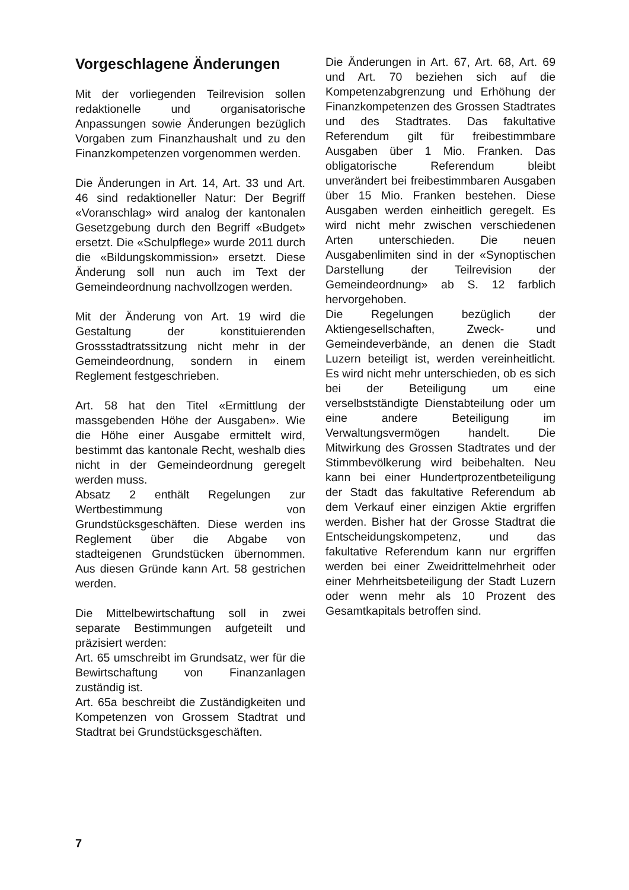Vorgeschlagene Änderungen
Mit der vorliegenden Teilrevision sollen redaktionelle und organisatorische Anpassungen sowie Änderungen bezüglich Vorgaben zum Finanzhaushalt und zu den Finanzkompetenzen vorgenommen werden.
Die Änderungen in Art. 14, Art. 33 und Art. 46 sind redaktioneller Natur: Der Begriff «Voranschlag» wird analog der kantonalen Gesetzgebung durch den Begriff «Budget» ersetzt. Die «Schulpflege» wurde 2011 durch die «Bildungskommission» ersetzt. Diese Änderung soll nun auch im Text der Gemeindeordnung nachvollzogen werden.
Mit der Änderung von Art. 19 wird die Gestaltung der konstituierenden Grossstadtratssitzung nicht mehr in der Gemeindeordnung, sondern in einem Reglement festgeschrieben.
Art. 58 hat den Titel «Ermittlung der massgebenden Höhe der Ausgaben». Wie die Höhe einer Ausgabe ermittelt wird, bestimmt das kantonale Recht, weshalb dies nicht in der Gemeindeordnung geregelt werden muss.
Absatz 2 enthält Regelungen zur Wertbestimmung von Grundstücksgeschäften. Diese werden ins Reglement über die Abgabe von stadteigenen Grundstücken übernommen. Aus diesen Gründe kann Art. 58 gestrichen werden.
Die Mittelbewirtschaftung soll in zwei separate Bestimmungen aufgeteilt und präzisiert werden:
Art. 65 umschreibt im Grundsatz, wer für die Bewirtschaftung von Finanzanlagen zuständig ist.
Art. 65a beschreibt die Zuständigkeiten und Kompetenzen von Grossem Stadtrat und Stadtrat bei Grundstücksgeschäften.
Die Änderungen in Art. 67, Art. 68, Art. 69 und Art. 70 beziehen sich auf die Kompetenzabgrenzung und Erhöhung der Finanzkompetenzen des Grossen Stadtrates und des Stadtrates. Das fakultative Referendum gilt für freibestimmbare Ausgaben über 1 Mio. Franken. Das obligatorische Referendum bleibt unverändert bei freibestimmbaren Ausgaben über 15 Mio. Franken bestehen. Diese Ausgaben werden einheitlich geregelt. Es wird nicht mehr zwischen verschiedenen Arten unterschieden. Die neuen Ausgabenlimiten sind in der «Synoptischen Darstellung der Teilrevision der Gemeindeordnung» ab S. 12 farblich hervorgehoben.
Die Regelungen bezüglich der Aktiengesellschaften, Zweck- und Gemeindeverbände, an denen die Stadt Luzern beteiligt ist, werden vereinheitlicht. Es wird nicht mehr unterschieden, ob es sich bei der Beteiligung um eine verselbstständigte Dienstabteilung oder um eine andere Beteiligung im Verwaltungsvermögen handelt. Die Mitwirkung des Grossen Stadtrates und der Stimmbevölkerung wird beibehalten. Neu kann bei einer Hundertprozentbeteiligung der Stadt das fakultative Referendum ab dem Verkauf einer einzigen Aktie ergriffen werden. Bisher hat der Grosse Stadtrat die Entscheidungskompetenz, und das fakultative Referendum kann nur ergriffen werden bei einer Zweidrittelmehrheit oder einer Mehrheitsbeteiligung der Stadt Luzern oder wenn mehr als 10 Prozent des Gesamtkapitals betroffen sind.
7